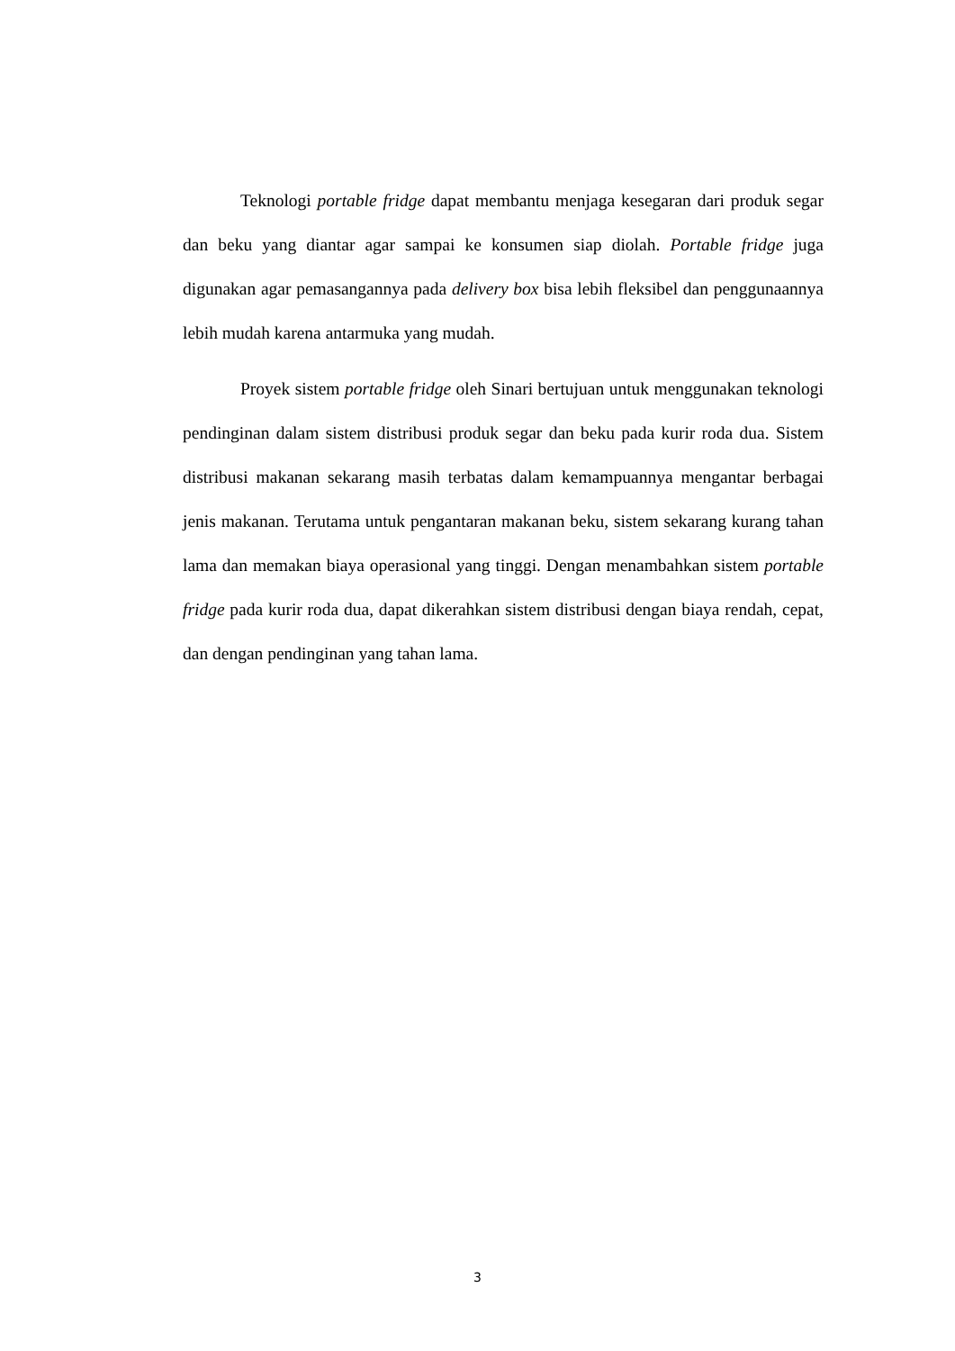Teknologi portable fridge dapat membantu menjaga kesegaran dari produk segar dan beku yang diantar agar sampai ke konsumen siap diolah. Portable fridge juga digunakan agar pemasangannya pada delivery box bisa lebih fleksibel dan penggunaannya lebih mudah karena antarmuka yang mudah.
Proyek sistem portable fridge oleh Sinari bertujuan untuk menggunakan teknologi pendinginan dalam sistem distribusi produk segar dan beku pada kurir roda dua. Sistem distribusi makanan sekarang masih terbatas dalam kemampuannya mengantar berbagai jenis makanan. Terutama untuk pengantaran makanan beku, sistem sekarang kurang tahan lama dan memakan biaya operasional yang tinggi. Dengan menambahkan sistem portable fridge pada kurir roda dua, dapat dikerahkan sistem distribusi dengan biaya rendah, cepat, dan dengan pendinginan yang tahan lama.
3